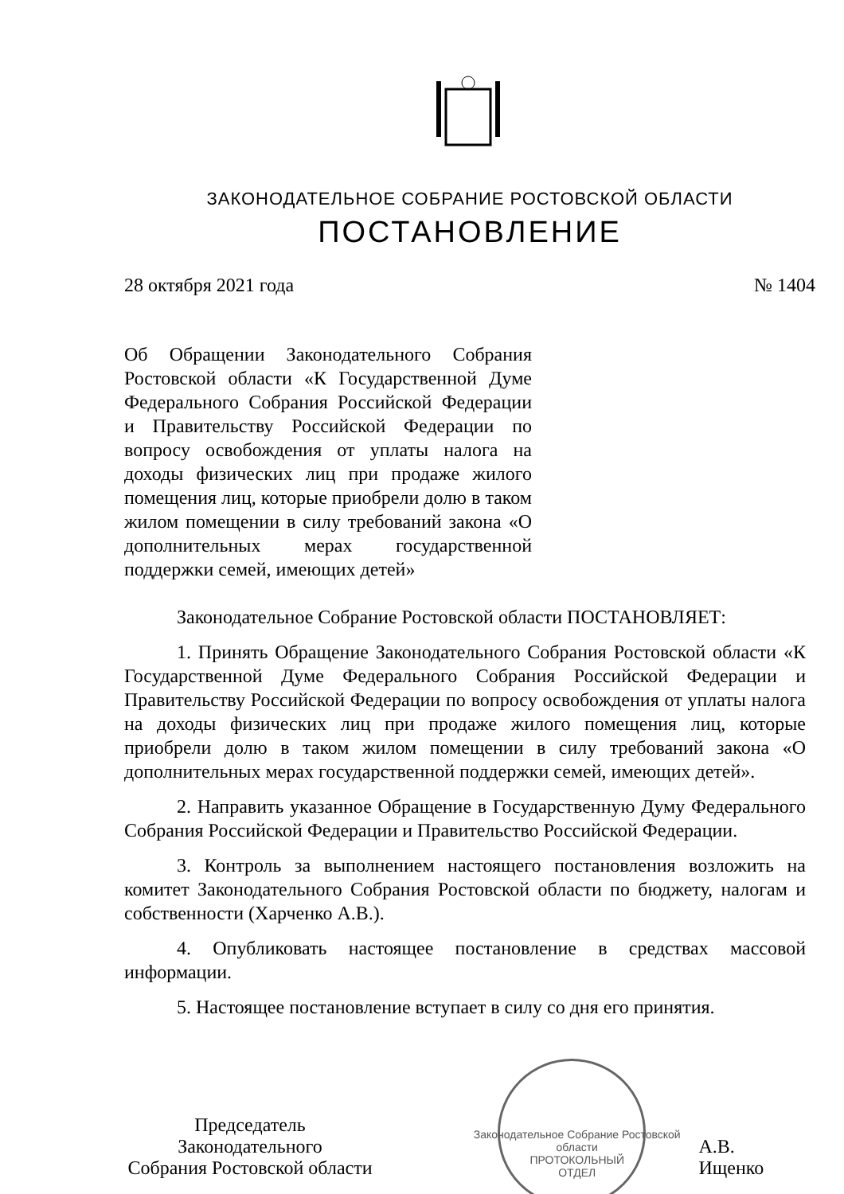ЗАКОНОДАТЕЛЬНОЕ СОБРАНИЕ РОСТОВСКОЙ ОБЛАСТИ
ПОСТАНОВЛЕНИЕ
28 октября 2021 года № 1404
Об Обращении Законодательного Собрания Ростовской области «К Государственной Думе Федерального Собрания Российской Федерации и Правительству Российской Федерации по вопросу освобождения от уплаты налога на доходы физических лиц при продаже жилого помещения лиц, которые приобрели долю в таком жилом помещении в силу требований закона «О дополнительных мерах государственной поддержки семей, имеющих детей»
Законодательное Собрание Ростовской области ПОСТАНОВЛЯЕТ:
1. Принять Обращение Законодательного Собрания Ростовской области «К Государственной Думе Федерального Собрания Российской Федерации и Правительству Российской Федерации по вопросу освобождения от уплаты налога на доходы физических лиц при продаже жилого помещения лиц, которые приобрели долю в таком жилом помещении в силу требований закона «О дополнительных мерах государственной поддержки семей, имеющих детей».
2. Направить указанное Обращение в Государственную Думу Федерального Собрания Российской Федерации и Правительство Российской Федерации.
3. Контроль за выполнением настоящего постановления возложить на комитет Законодательного Собрания Ростовской области по бюджету, налогам и собственности (Харченко А.В.).
4. Опубликовать настоящее постановление в средствах массовой информации.
5. Настоящее постановление вступает в силу со дня его принятия.
Председатель Законодательного
Собрания Ростовской области
Законодательное Собрание Ростовской области
ПРОТОКОЛЬНЫЙ
ОТДЕЛ
А.В. Ищенко